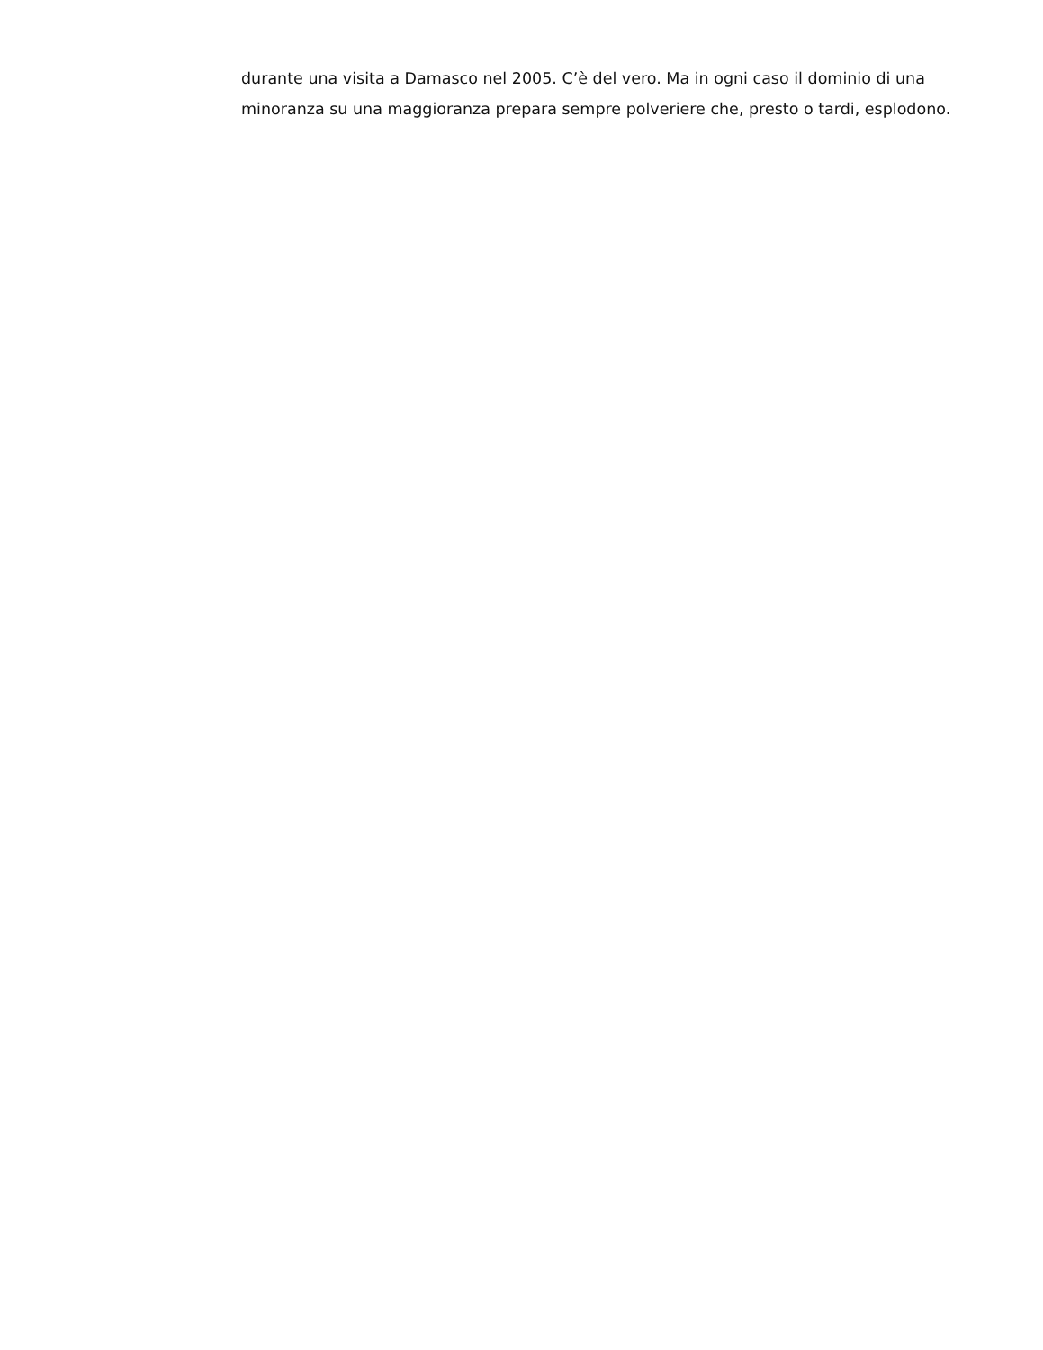durante una visita a Damasco nel 2005. C’è del vero. Ma in ogni caso il dominio di una minoranza su una maggioranza prepara sempre polveriere che, presto o tardi, esplodono.